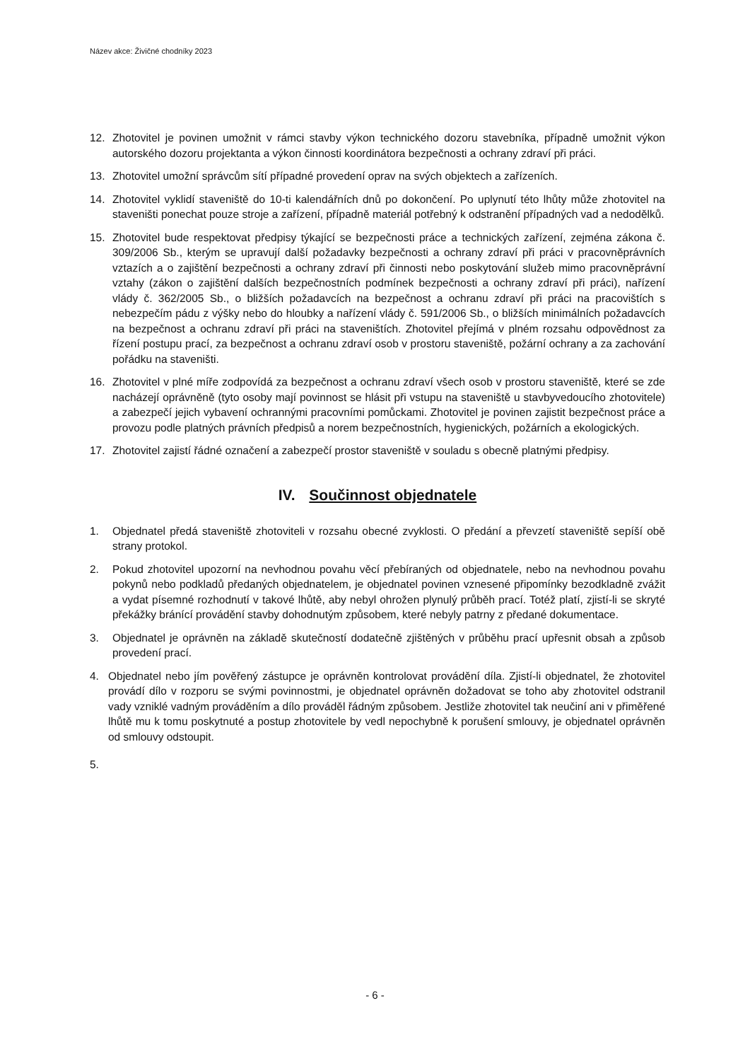Název akce: Živičné chodníky 2023
12. Zhotovitel je povinen umožnit v rámci stavby výkon technického dozoru stavebníka, případně umožnit výkon autorského dozoru projektanta a výkon činnosti koordinátora bezpečnosti a ochrany zdraví při práci.
13. Zhotovitel umožní správcům sítí případné provedení oprav na svých objektech a zařízeních.
14. Zhotovitel vyklidí staveniště do 10-ti kalendářních dnů po dokončení. Po uplynutí této lhůty může zhotovitel na staveništi ponechat pouze stroje a zařízení, případně materiál potřebný k odstranění případných vad a nedodělků.
15. Zhotovitel bude respektovat předpisy týkající se bezpečnosti práce a technických zařízení, zejména zákona č. 309/2006 Sb., kterým se upravují další požadavky bezpečnosti a ochrany zdraví při práci v pracovněprávních vztazích a o zajištění bezpečnosti a ochrany zdraví při činnosti nebo poskytování služeb mimo pracovněprávní vztahy (zákon o zajištění dalších bezpečnostních podmínek bezpečnosti a ochrany zdraví při práci), nařízení vlády č. 362/2005 Sb., o bližších požadavcích na bezpečnost a ochranu zdraví při práci na pracovištích s nebezpečím pádu z výšky nebo do hloubky a nařízení vlády č. 591/2006 Sb., o bližších minimálních požadavcích na bezpečnost a ochranu zdraví při práci na staveništích. Zhotovitel přejímá v plném rozsahu odpovědnost za řízení postupu prací, za bezpečnost a ochranu zdraví osob v prostoru staveniště, požární ochrany a za zachování pořádku na staveništi.
16. Zhotovitel v plné míře zodpovídá za bezpečnost a ochranu zdraví všech osob v prostoru staveniště, které se zde nacházejí oprávněně (tyto osoby mají povinnost se hlásit při vstupu na staveniště u stavbyvedoucího zhotovitele) a zabezpečí jejich vybavení ochrannými pracovními pomůckami. Zhotovitel je povinen zajistit bezpečnost práce a provozu podle platných právních předpisů a norem bezpečnostních, hygienických, požárních a ekologických.
17. Zhotovitel zajistí řádné označení a zabezpečí prostor staveniště v souladu s obecně platnými předpisy.
IV. Součinnost objednatele
1. Objednatel předá staveniště zhotoviteli v rozsahu obecné zvyklosti. O předání a převzetí staveniště sepíší obě strany protokol.
2. Pokud zhotovitel upozorní na nevhodnou povahu věcí přebíraných od objednatele, nebo na nevhodnou povahu pokynů nebo podkladů předaných objednatelem, je objednatel povinen vznesené připomínky bezodkladně zvážit a vydat písemné rozhodnutí v takové lhůtě, aby nebyl ohrožen plynulý průběh prací. Totéž platí, zjistí-li se skryté překážky bránící provádění stavby dohodnutým způsobem, které nebyly patrny z předané dokumentace.
3. Objednatel je oprávněn na základě skutečností dodatečně zjištěných v průběhu prací upřesnit obsah a způsob provedení prací.
4. Objednatel nebo jím pověřený zástupce je oprávněn kontrolovat provádění díla. Zjistí-li objednatel, že zhotovitel provádí dílo v rozporu se svými povinnostmi, je objednatel oprávněn dožadovat se toho aby zhotovitel odstranil vady vzniklé vadným prováděním a dílo prováděl řádným způsobem. Jestliže zhotovitel tak neučiní ani v přiměřené lhůtě mu k tomu poskytnuté a postup zhotovitele by vedl nepochybně k porušení smlouvy, je objednatel oprávněn od smlouvy odstoupit.
5.
- 6 -